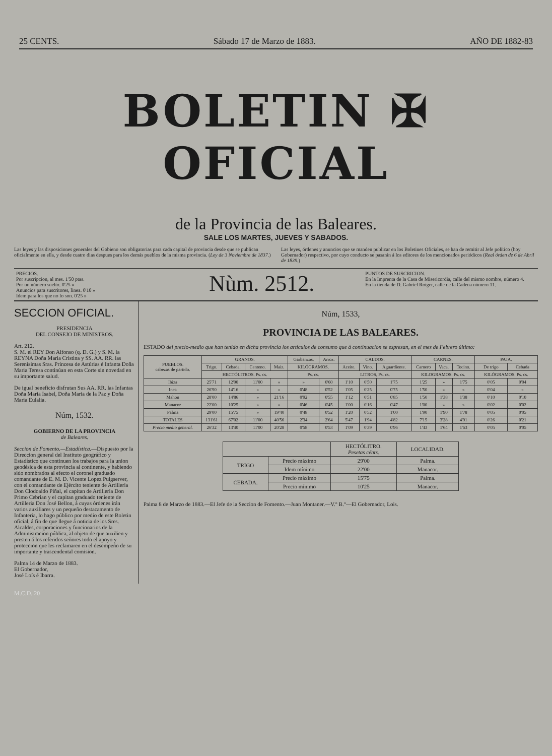25 CENTS. Sábado 17 de Marzo de 1883. AÑO DE 1882-83
BOLETIN ✠ OFICIAL
de la Provincia de las Baleares.
SALE LOS MARTES, JUEVES Y SABADOS.
Las leyes y las disposiciones generales del Gobieno son obligatorias para cada capital de provincia desde que se publican oficialmente en ella, y desde cuatro dias despues para los demás pueblos de la misma provincia. (Ley de 3 Noviembre de 1837.)
Las leyes, órdenes y anuncios que se manden publicar en los Boletines Oficiales, se han de remitir al Jefe político (hoy Gobernador) respectivo, por cuyo conducto se pasarán á los editores de los mencionados periódicos (Real órden de 6 de Abril de 1839.)
PRECIOS.
Por suscripcion, al mes. 1'50 ptas.
Por un número suelto. 0'25 »
Anuncios para suscritores, linea. 0'10 »
Idem para los que no lo son. 0'25 »
Nùm. 2512.
PUNTOS DE SUSCRICION.
En la Imprenta de la Casa de Misericordia, calle del mismo nombre, número 4.
En la tienda de D. Gabriel Rotger, calle de la Cadena número 11.
SECCION OFICIAL.
PRESIDENCIA
DEL CONSEJO DE MINISTROS.
Art. 212.
S. M. el REY Don Alfonso (q. D. G.) y S. M. la REYNA Doña Maria Cristina y SS. AA. RR. las Serenísimas Sras. Princesa de Astúrias é Infanta Doña Maria Teresa continúan en esta Corte sin novedad en su importante salud.
De igual beneficio disfrutan Sus AA. RR. las Infantas Doña Maria Isabel, Doña Maria de la Paz y Doña Maria Eulalia.
Núm, 1532.
GOBIERNO DE LA PROVINCIA
de Baleares.
Seccion de Fomento.—Estadística.—Dispuesto por la Direccion general del Instituto geográfico y Estadístico que continuen los trabajos para la union geodésica de esta provincia al continente, y habiendo sido nombrados al efecto el coronel graduado comandante de E. M. D. Vicente Lopez Puigserver, con el comandante de Ejército teniente de Artilleria Don Clodoaldo Piñal, el capitan de Artilleria Don Primo Cebrian y el capitan graduado teniente de Artilleria Don José Bellon, á cuyas órdenes irán varios auxiliares y un pequeño destacamento de Infanteria, lo hago público por medio de este Boletin oficial, á fin de que llegue á noticia de los Sres. Alcaldes, corporaciones y funcionarios de la Administracion pública, al objeto de que auxilien y presten á los referidos señores todo el apoyo y proteccion que les reclamaren en el desempeño de su importante y trascendental comision.
Palma 14 de Marzo de 1883.
El Gobernador,
José Loís é Ibarra.
Núm, 1533,
PROVINCIA DE LAS BALEARES.
ESTADO del precio-medio que han tenido en dicha provincia los artículos de consumo que á continuacion se espresan, en el mes de Febrero último:
| PUEBLOS. cabezas de partido. | GRANOS. | | | | Garbanzos. | Arroz. | CALDOS. | | | CARNES. | | | PAJA. | |
| --- | --- | --- | --- | --- | --- | --- | --- | --- | --- | --- | --- | --- | --- | --- |
| | Trigo. | Cebada. | Centeno. | Maiz. | KILÓGRAMOS. | | Aceite. | Vino. | Aguardiente. | Carnero | Vaca. | Tocino. | De trigo | Cebada |
| | HECTÓLITROS. Ps. cs. | | | | Ps. cs. | | LITROS, Ps. cs. | | | KILOGRAMOS. Ps. cs. | | | KILÓGRAMOS. Ps. cs. | |
| Ibiza | 25'71 | 12'00 | 11'00 | » | » | 0'60 | 1'10 | 0'50 | 1'75 | 1'25 | » | 1'75 | 0'05 | 0'04 |
| Inca | 26'90 | 14'16 | » | » | 0'48 | 0'52 | 1'05 | 0'25 | 0'75 | 1'50 | » | » | 0'04 | » |
| Mahon | 28'00 | 14'86 | » | 21'16 | 0'92 | 0'55 | 1'12 | 0'51 | 0'85 | 1'50 | 1'38 | 1'38 | 0'10 | 0'10 |
| Manacor | 22'00 | 10'25 | » | » | 0'46 | 0'45 | 1'00 | 0'16 | 0'47 | 1'00 | » | » | 0'02 | 0'02 |
| Palma | 29'00 | 15'75 | » | 19'40 | 0'48 | 0'52 | 1'20 | 0'52 | 1'00 | 1'90 | 1'90 | 1'78 | 0'05 | 0'05 |
| TOTALES | 131'61 | 67'02 | 11'00 | 40'56 | 2'34 | 2'64 | 5'47 | 1'94 | 4'82 | 7'15 | 3'28 | 4'91 | 0'26 | 0'21 |
| Precio medio general. | 26'32 | 13'40 | 11'00 | 20'28 | 0'58 | 0'53 | 1'09 | 0'39 | 0'96 | 1'43 | 1'64 | 1'63 | 0'05 | 0'05 |
| | | HECTÓLITRO. Pesetas cénts. | LOCALIDAD. |
| --- | --- | --- | --- |
| TRIGO | Precio máximo | 29'00 | Palma. |
| | Idem mínimo | 22'00 | Manacor. |
| CEBADA. | Precio máximo | 15'75 | Palma. |
| | Precio mínimo | 10'25 | Manacor. |
Palma 8 de Marzo de 1883.—El Jefe de la Seccion de Fomento.—Juan Montaner.—V.° B.°—El Gobernador, Lois.
M.C.D. 20